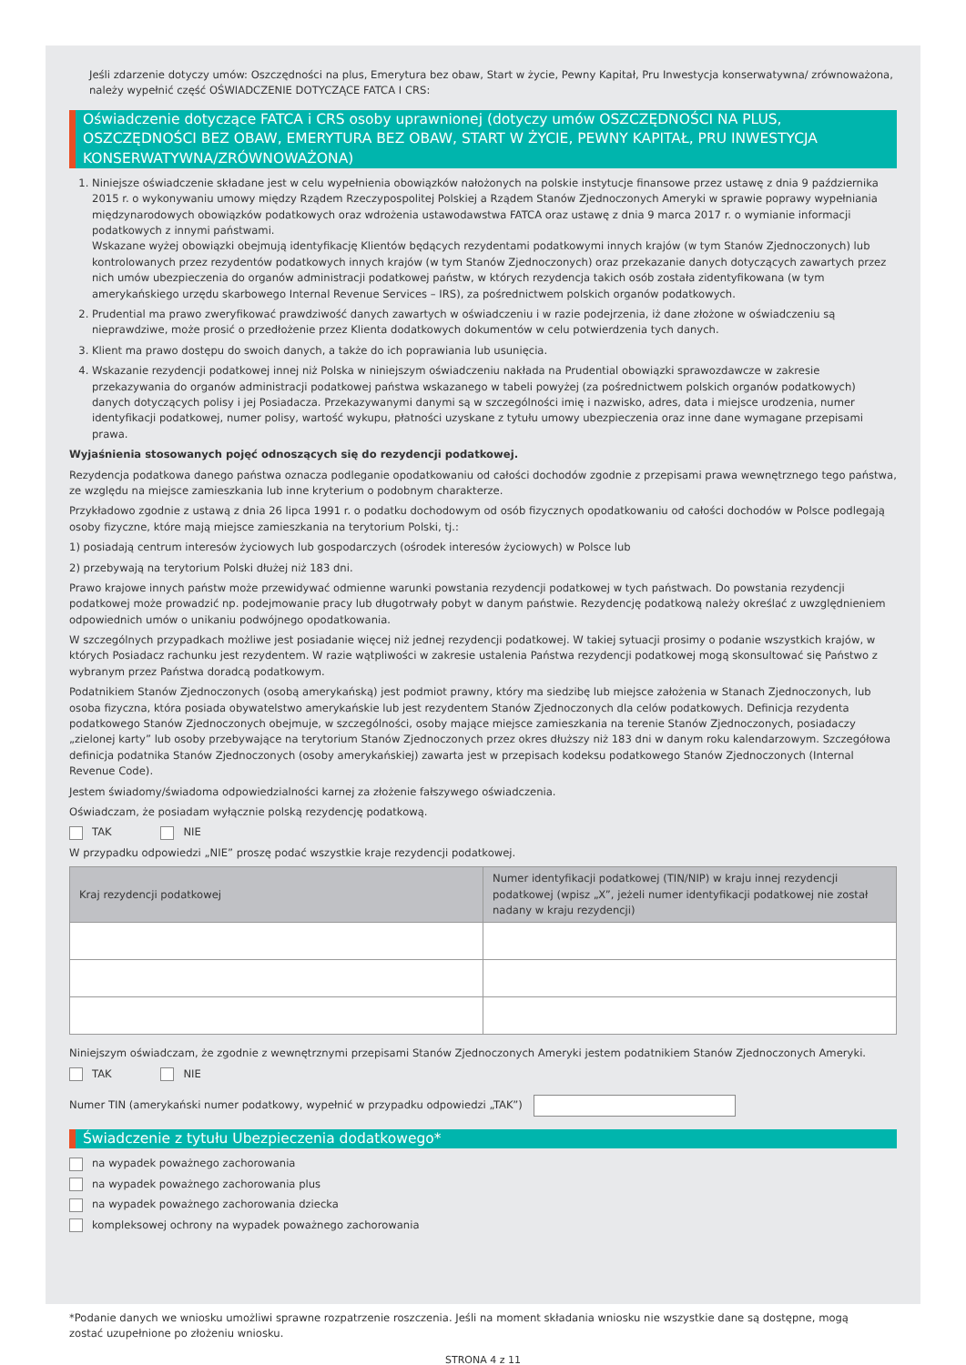Jeśli zdarzenie dotyczy umów: Oszczędności na plus, Emerytura bez obaw, Start w życie, Pewny Kapitał, Pru Inwestycja konserwatywna/ zrównoważona, należy wypełnić część OŚWIADCZENIE DOTYCZĄCE FATCA I CRS:
Oświadczenie dotyczące FATCA i CRS osoby uprawnionej (dotyczy umów OSZCZĘDNOŚCI NA PLUS, OSZCZĘDNOŚCI BEZ OBAW, EMERYTURA BEZ OBAW, START W ŻYCIE, PEWNY KAPITAŁ, PRU INWESTYCJA KONSERWATYWNA/ZRÓWNOWAŻONA)
1. Niniejsze oświadczenie składane jest w celu wypełnienia obowiązków nałożonych na polskie instytucje finansowe przez ustawę z dnia 9 października 2015 r. o wykonywaniu umowy między Rządem Rzeczypospolitej Polskiej a Rządem Stanów Zjednoczonych Ameryki w sprawie poprawy wypełniania międzynarodowych obowiązków podatkowych oraz wdrożenia ustawodawstwa FATCA oraz ustawę z dnia 9 marca 2017 r. o wymianie informacji podatkowych z innymi państwami.
Wskazane wyżej obowiązki obejmują identyfikację Klientów będących rezydentami podatkowymi innych krajów (w tym Stanów Zjednoczonych) lub kontrolowanych przez rezydentów podatkowych innych krajów (w tym Stanów Zjednoczonych) oraz przekazanie danych dotyczących zawartych przez nich umów ubezpieczenia do organów administracji podatkowej państw, w których rezydencja takich osób została zidentyfikowana (w tym amerykańskiego urzędu skarbowego Internal Revenue Services – IRS), za pośrednictwem polskich organów podatkowych.
2. Prudential ma prawo zweryfikować prawdziwość danych zawartych w oświadczeniu i w razie podejrzenia, iż dane złożone w oświadczeniu są nieprawdziwe, może prosić o przedłożenie przez Klienta dodatkowych dokumentów w celu potwierdzenia tych danych.
3. Klient ma prawo dostępu do swoich danych, a także do ich poprawiania lub usunięcia.
4. Wskazanie rezydencji podatkowej innej niż Polska w niniejszym oświadczeniu nakłada na Prudential obowiązki sprawozdawcze w zakresie przekazywania do organów administracji podatkowej państwa wskazanego w tabeli powyżej (za pośrednictwem polskich organów podatkowych) danych dotyczących polisy i jej Posiadacza. Przekazywanymi danymi są w szczególności imię i nazwisko, adres, data i miejsce urodzenia, numer identyfikacji podatkowej, numer polisy, wartość wykupu, płatności uzyskane z tytułu umowy ubezpieczenia oraz inne dane wymagane przepisami prawa.
Wyjaśnienia stosowanych pojęć odnoszących się do rezydencji podatkowej.
Rezydencja podatkowa danego państwa oznacza podleganie opodatkowaniu od całości dochodów zgodnie z przepisami prawa wewnętrznego tego państwa, ze względu na miejsce zamieszkania lub inne kryterium o podobnym charakterze.
Przykładowo zgodnie z ustawą z dnia 26 lipca 1991 r. o podatku dochodowym od osób fizycznych opodatkowaniu od całości dochodów w Polsce podlegają osoby fizyczne, które mają miejsce zamieszkania na terytorium Polski, tj.:
1) posiadają centrum interesów życiowych lub gospodarczych (ośrodek interesów życiowych) w Polsce lub
2) przebywają na terytorium Polski dłużej niż 183 dni.
Prawo krajowe innych państw może przewidywać odmienne warunki powstania rezydencji podatkowej w tych państwach. Do powstania rezydencji podatkowej może prowadzić np. podejmowanie pracy lub długotrwały pobyt w danym państwie. Rezydencję podatkową należy określać z uwzględnieniem odpowiednich umów o unikaniu podwójnego opodatkowania.
W szczególnych przypadkach możliwe jest posiadanie więcej niż jednej rezydencji podatkowej. W takiej sytuacji prosimy o podanie wszystkich krajów, w których Posiadacz rachunku jest rezydentem. W razie wątpliwości w zakresie ustalenia Państwa rezydencji podatkowej mogą skonsultować się Państwo z wybranym przez Państwa doradcą podatkowym.
Podatnikiem Stanów Zjednoczonych (osobą amerykańską) jest podmiot prawny, który ma siedzibę lub miejsce założenia w Stanach Zjednoczonych, lub osoba fizyczna, która posiada obywatelstwo amerykańskie lub jest rezydentem Stanów Zjednoczonych dla celów podatkowych. Definicja rezydenta podatkowego Stanów Zjednoczonych obejmuje, w szczególności, osoby mające miejsce zamieszkania na terenie Stanów Zjednoczonych, posiadaczy „zielonej karty” lub osoby przebywające na terytorium Stanów Zjednoczonych przez okres dłuższy niż 183 dni w danym roku kalendarzowym. Szczegółowa definicja podatnika Stanów Zjednoczonych (osoby amerykańskiej) zawarta jest w przepisach kodeksu podatkowego Stanów Zjednoczonych (Internal Revenue Code).
Jestem świadomy/świadoma odpowiedzialności karnej za złożenie fałszywego oświadczenia.
Oświadczam, że posiadam wyłącznie polską rezydencję podatkową.
TAK NIE
W przypadku odpowiedzi „NIE” proszę podać wszystkie kraje rezydencji podatkowej.
| Kraj rezydencji podatkowej | Numer identyfikacji podatkowej (TIN/NIP) w kraju innej rezydencji podatkowej (wpisz „X”, jeżeli numer identyfikacji podatkowej nie został nadany w kraju rezydencji) |
| --- | --- |
Niniejszym oświadczam, że zgodnie z wewnętrznymi przepisami Stanów Zjednoczonych Ameryki jestem podatnikiem Stanów Zjednoczonych Ameryki.
TAK NIE
Numer TIN (amerykański numer podatkowy, wypełnić w przypadku odpowiedzi „TAK”)
Świadczenie z tytułu Ubezpieczenia dodatkowego*
na wypadek poważnego zachorowania
na wypadek poważnego zachorowania plus
na wypadek poważnego zachorowania dziecka
kompleksowej ochrony na wypadek poważnego zachorowania
*Podanie danych we wniosku umożliwi sprawne rozpatrzenie roszczenia. Jeśli na moment składania wniosku nie wszystkie dane są dostępne, mogą zostać uzupełnione po złożeniu wniosku.
STRONA 4 z 11